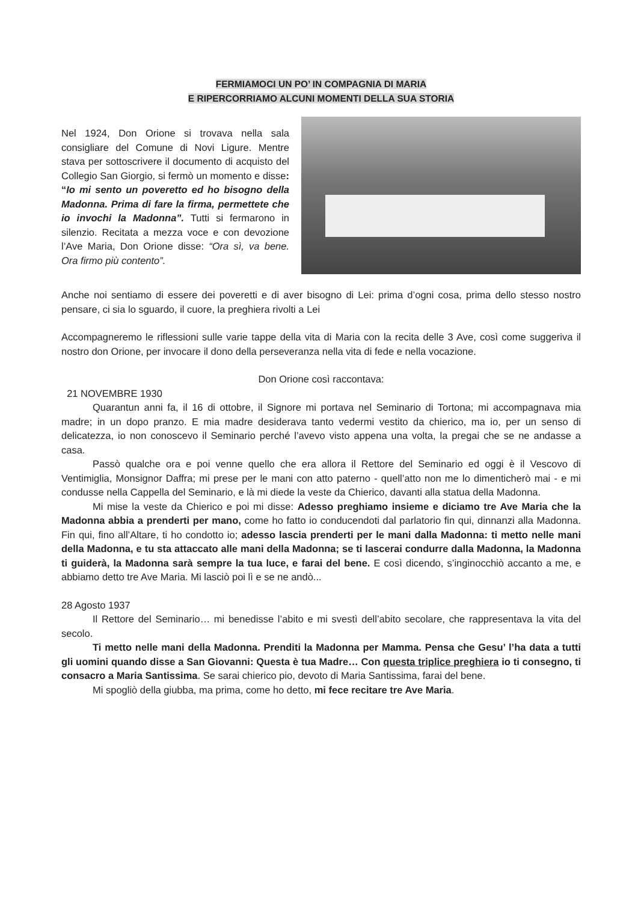FERMIAMOCI UN PO’ IN COMPAGNIA DI MARIA
E RIPERCORRIAMO ALCUNI MOMENTI DELLA SUA STORIA
Nel 1924, Don Orione si trovava nella sala consigliare del Comune di Novi Ligure. Mentre stava per sottoscrivere il documento di acquisto del Collegio San Giorgio, si fermò un momento e disse: “Io mi sento un poveretto ed ho bisogno della Madonna. Prima di fare la firma, permettete che io invochi la Madonna”. Tutti si fermarono in silenzio. Recitata a mezza voce e con devozione l’Ave Maria, Don Orione disse: “Ora sì, va bene. Ora firmo più contento”.
Anche noi sentiamo di essere dei poveretti e di aver bisogno di Lei: prima d’ogni cosa, prima dello stesso nostro pensare, ci sia lo sguardo, il cuore, la preghiera rivolti a Lei
Accompagneremo le riflessioni sulle varie tappe della vita di Maria con la recita delle 3 Ave, così come suggeriva il nostro don Orione, per invocare il dono della perseveranza nella vita di fede e nella vocazione.
Don Orione così raccontava:
21 NOVEMBRE 1930
Quarantun anni fa, il 16 di ottobre, il Signore mi portava nel Seminario di Tortona; mi accompagnava mia madre; in un dopo pranzo. E mia madre desiderava tanto vedermi vestito da chierico, ma io, per un senso di delicatezza, io non conoscevo il Seminario perché l’avevo visto appena una volta, la pregai che se ne andasse a casa.
Passò qualche ora e poi venne quello che era allora il Rettore del Seminario ed oggi è il Vescovo di Ventimiglia, Monsignor Daffra; mi prese per le mani con atto paterno - quell’atto non me lo dimenticherò mai - e mi condusse nella Cappella del Seminario, e là mi diede la veste da Chierico, davanti alla statua della Madonna.
Mi mise la veste da Chierico e poi mi disse: Adesso preghiamo insieme e diciamo tre Ave Maria che la Madonna abbia a prenderti per mano, come ho fatto io conducendoti dal parlatorio fin qui, dinnanzi alla Madonna. Fin qui, fino all’Altare, ti ho condotto io; adesso lascia prenderti per le mani dalla Madonna: ti metto nelle mani della Madonna, e tu sta attaccato alle mani della Madonna; se ti lascerai condurre dalla Madonna, la Madonna ti guiderà, la Madonna sarà sempre la tua luce, e farai del bene. E così dicendo, s’inginocchiò accanto a me, e abbiamo detto tre Ave Maria. Mi lasciò poi lì e se ne andò...
28 Agosto 1937
Il Rettore del Seminario… mi benedisse l’abito e mi svestì dell’abito secolare, che rappresentava la vita del secolo.
Ti metto nelle mani della Madonna. Prenditi la Madonna per Mamma. Pensa che Gesu’ l’ha data a tutti gli uomini quando disse a San Giovanni: Questa è tua Madre… Con questa triplice preghiera io ti consegno, ti consacro a Maria Santissima. Se sarai chierico pio, devoto di Maria Santissima, farai del bene.
Mi spogliò della giubba, ma prima, come ho detto, mi fece recitare tre Ave Maria.